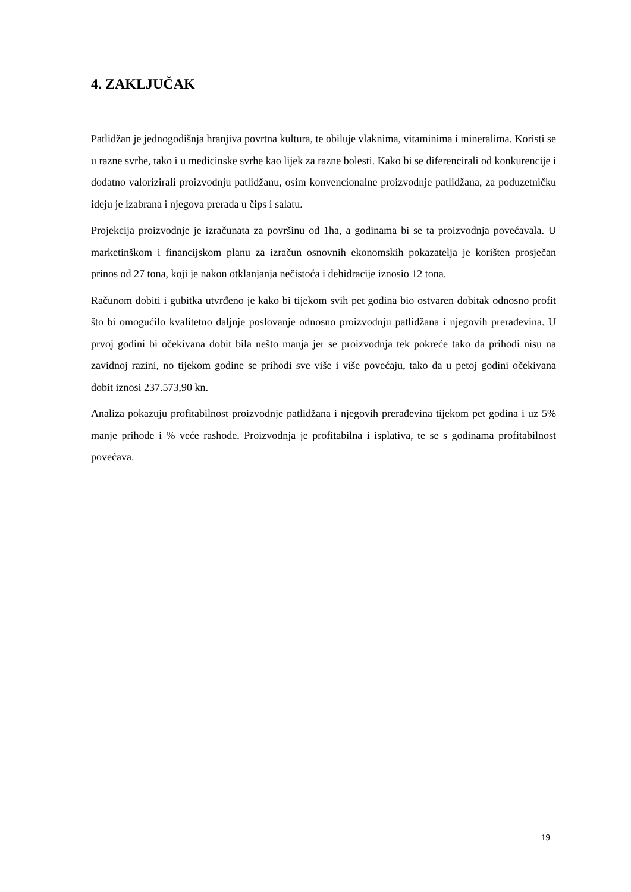4. ZAKLJUČAK
Patlidžan je jednogodišnja hranjiva povrtna kultura, te obiluje vlaknima, vitaminima i mineralima. Koristi se u razne svrhe, tako i u medicinske svrhe kao lijek za razne bolesti. Kako bi se diferencirali od konkurencije i dodatno valorizirali proizvodnju patlidžanu, osim konvencionalne proizvodnje patlidžana, za poduzetničku ideju je izabrana i njegova prerada u čips i salatu.
Projekcija proizvodnje je izračunata za površinu od 1ha, a godinama bi se ta proizvodnja povećavala. U marketinškom i financijskom planu za izračun osnovnih ekonomskih pokazatelja je korišten prosječan prinos od 27 tona, koji je nakon otklanjanja nečistoća i dehidracije iznosio 12 tona.
Računom dobiti i gubitka utvrđeno je kako bi tijekom svih pet godina bio ostvaren dobitak odnosno profit što bi omogućilo kvalitetno daljnje poslovanje odnosno proizvodnju patlidžana i njegovih prerađevina. U prvoj godini bi očekivana dobit bila nešto manja jer se proizvodnja tek pokreće tako da prihodi nisu na zavidnoj razini, no tijekom godine se prihodi sve više i više povećaju, tako da u petoj godini očekivana dobit iznosi 237.573,90 kn.
Analiza pokazuju profitabilnost proizvodnje patlidžana i njegovih prerađevina tijekom pet godina i uz 5% manje prihode i % veće rashode. Proizvodnja je profitabilna i isplativa, te se s godinama profitabilnost povećava.
19